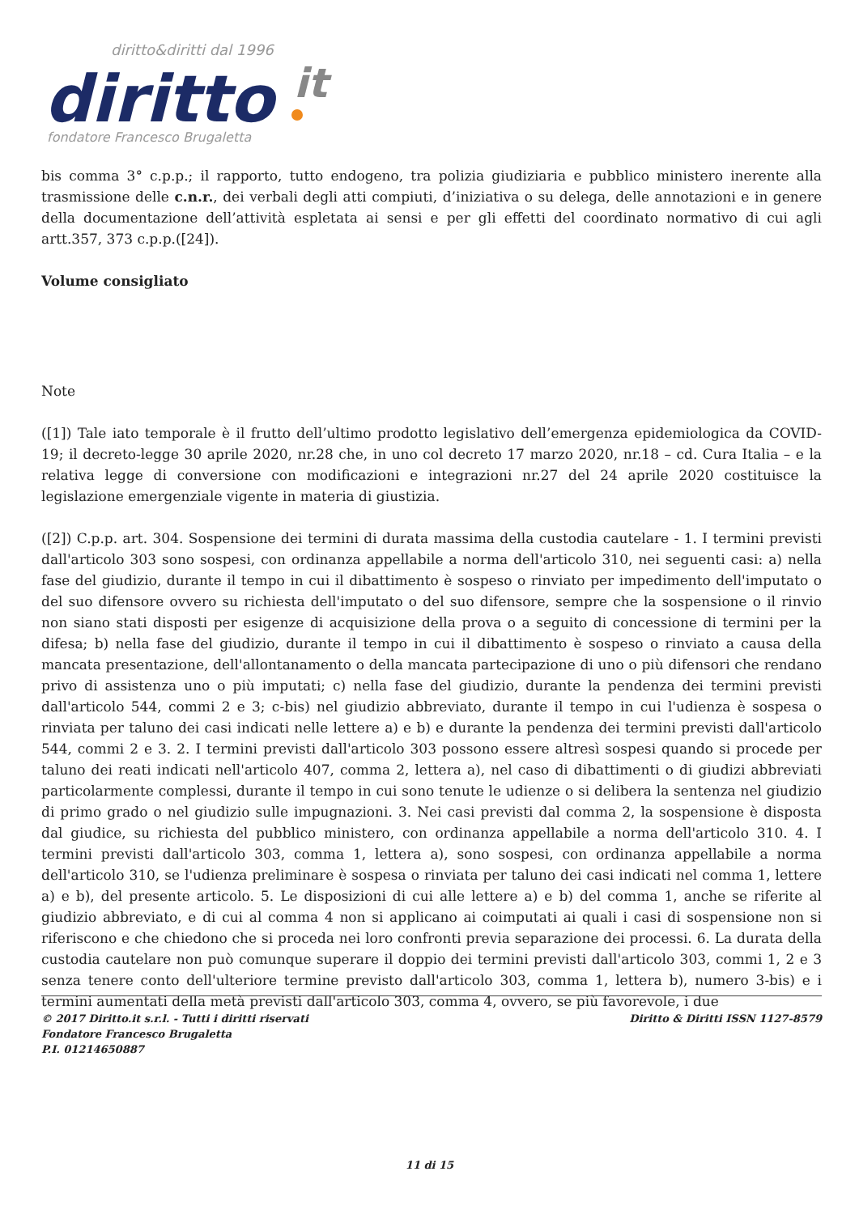diritto&diritti dal 1996
diritto
it
fondatore Francesco Brugaletta
bis comma 3° c.p.p.; il rapporto, tutto endogeno, tra polizia giudiziaria e pubblico ministero inerente alla trasmissione delle c.n.r., dei verbali degli atti compiuti, d’iniziativa o su delega, delle annotazioni e in genere della documentazione dell’attività espletata ai sensi e per gli effetti del coordinato normativo di cui agli artt.357, 373 c.p.p.([24]).
Volume consigliato
Note
([1]) Tale iato temporale è il frutto dell’ultimo prodotto legislativo dell’emergenza epidemiologica da COVID-19; il decreto-legge 30 aprile 2020, nr.28 che, in uno col decreto 17 marzo 2020, nr.18 – cd. Cura Italia – e la relativa legge di conversione con modificazioni e integrazioni nr.27 del 24 aprile 2020 costituisce la legislazione emergenziale vigente in materia di giustizia.
([2]) C.p.p. art. 304. Sospensione dei termini di durata massima della custodia cautelare - 1. I termini previsti dall'articolo 303 sono sospesi, con ordinanza appellabile a norma dell'articolo 310, nei seguenti casi: a) nella fase del giudizio, durante il tempo in cui il dibattimento è sospeso o rinviato per impedimento dell'imputato o del suo difensore ovvero su richiesta dell'imputato o del suo difensore, sempre che la sospensione o il rinvio non siano stati disposti per esigenze di acquisizione della prova o a seguito di concessione di termini per la difesa; b) nella fase del giudizio, durante il tempo in cui il dibattimento è sospeso o rinviato a causa della mancata presentazione, dell'allontanamento o della mancata partecipazione di uno o più difensori che rendano privo di assistenza uno o più imputati; c) nella fase del giudizio, durante la pendenza dei termini previsti dall'articolo 544, commi 2 e 3; c-bis) nel giudizio abbreviato, durante il tempo in cui l'udienza è sospesa o rinviata per taluno dei casi indicati nelle lettere a) e b) e durante la pendenza dei termini previsti dall'articolo 544, commi 2 e 3. 2. I termini previsti dall'articolo 303 possono essere altresì sospesi quando si procede per taluno dei reati indicati nell'articolo 407, comma 2, lettera a), nel caso di dibattimenti o di giudizi abbreviati particolarmente complessi, durante il tempo in cui sono tenute le udienze o si delibera la sentenza nel giudizio di primo grado o nel giudizio sulle impugnazioni. 3. Nei casi previsti dal comma 2, la sospensione è disposta dal giudice, su richiesta del pubblico ministero, con ordinanza appellabile a norma dell'articolo 310. 4. I termini previsti dall'articolo 303, comma 1, lettera a), sono sospesi, con ordinanza appellabile a norma dell'articolo 310, se l'udienza preliminare è sospesa o rinviata per taluno dei casi indicati nel comma 1, lettere a) e b), del presente articolo. 5. Le disposizioni di cui alle lettere a) e b) del comma 1, anche se riferite al giudizio abbreviato, e di cui al comma 4 non si applicano ai coimputati ai quali i casi di sospensione non si riferiscono e che chiedono che si proceda nei loro confronti previa separazione dei processi. 6. La durata della custodia cautelare non può comunque superare il doppio dei termini previsti dall'articolo 303, commi 1, 2 e 3 senza tenere conto dell'ulteriore termine previsto dall'articolo 303, comma 1, lettera b), numero 3-bis) e i termini aumentati della metà previsti dall'articolo 303, comma 4, ovvero, se più favorevole, i due
© 2017 Diritto.it s.r.l. - Tutti i diritti riservati
Fondatore Francesco Brugaletta
P.I. 01214650887
Diritto & Diritti ISSN 1127-8579
11 di 15